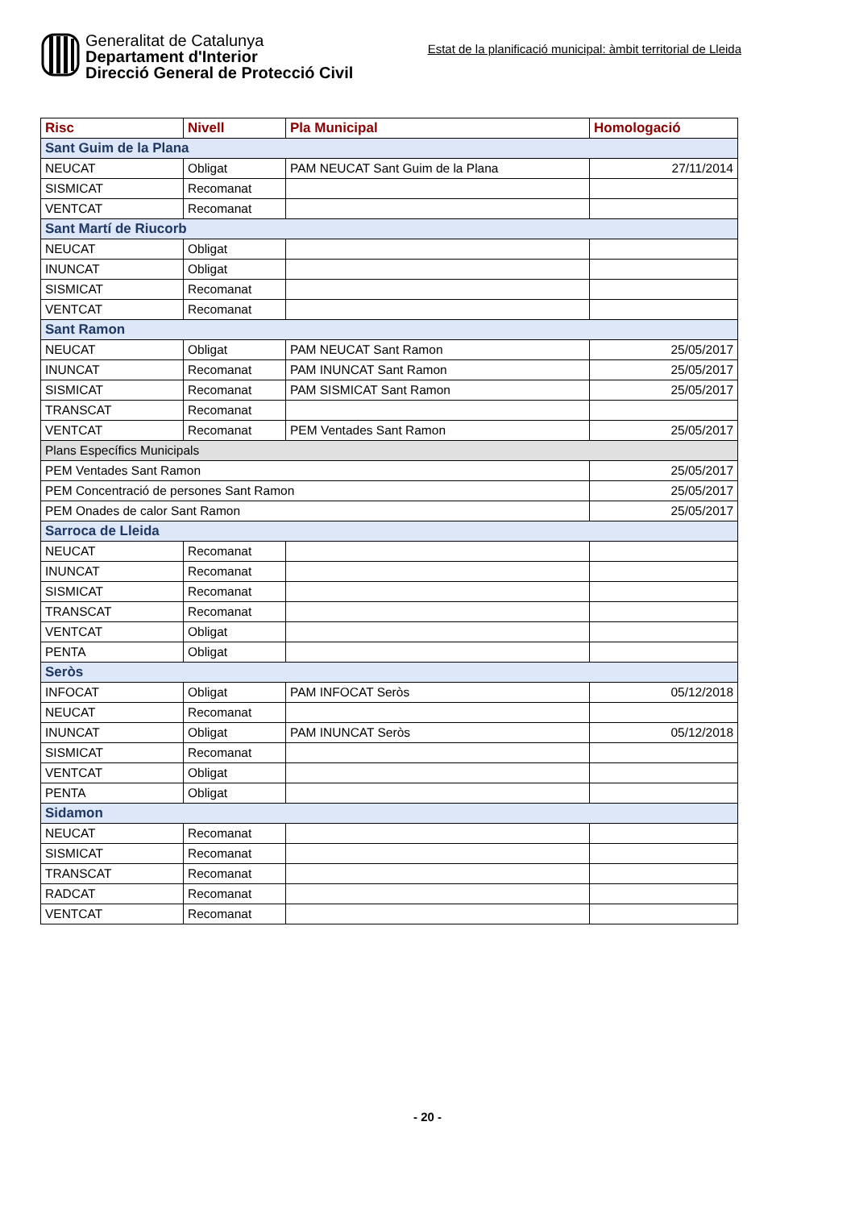Generalitat de Catalunya
Departament d'Interior
Direcció General de Protecció Civil
Estat de la planificació municipal: àmbit territorial de Lleida
| Risc | Nivell | Pla Municipal | Homologació |
| --- | --- | --- | --- |
| Sant Guim de la Plana | | | |
| NEUCAT | Obligat | PAM NEUCAT Sant Guim de la Plana | 27/11/2014 |
| SISMICAT | Recomanat | | |
| VENTCAT | Recomanat | | |
| Sant Martí de Riucorb | | | |
| NEUCAT | Obligat | | |
| INUNCAT | Obligat | | |
| SISMICAT | Recomanat | | |
| VENTCAT | Recomanat | | |
| Sant Ramon | | | |
| NEUCAT | Obligat | PAM NEUCAT Sant Ramon | 25/05/2017 |
| INUNCAT | Recomanat | PAM INUNCAT Sant Ramon | 25/05/2017 |
| SISMICAT | Recomanat | PAM SISMICAT Sant Ramon | 25/05/2017 |
| TRANSCAT | Recomanat | | |
| VENTCAT | Recomanat | PEM Ventades Sant Ramon | 25/05/2017 |
| Plans Específics Municipals | | | |
| PEM Ventades Sant Ramon | | | 25/05/2017 |
| PEM Concentració de persones Sant Ramon | | | 25/05/2017 |
| PEM Onades de calor Sant Ramon | | | 25/05/2017 |
| Sarroca de Lleida | | | |
| NEUCAT | Recomanat | | |
| INUNCAT | Recomanat | | |
| SISMICAT | Recomanat | | |
| TRANSCAT | Recomanat | | |
| VENTCAT | Obligat | | |
| PENTA | Obligat | | |
| Seròs | | | |
| INFOCAT | Obligat | PAM INFOCAT Seròs | 05/12/2018 |
| NEUCAT | Recomanat | | |
| INUNCAT | Obligat | PAM INUNCAT Seròs | 05/12/2018 |
| SISMICAT | Recomanat | | |
| VENTCAT | Obligat | | |
| PENTA | Obligat | | |
| Sidamon | | | |
| NEUCAT | Recomanat | | |
| SISMICAT | Recomanat | | |
| TRANSCAT | Recomanat | | |
| RADCAT | Recomanat | | |
| VENTCAT | Recomanat | | |
- 20 -